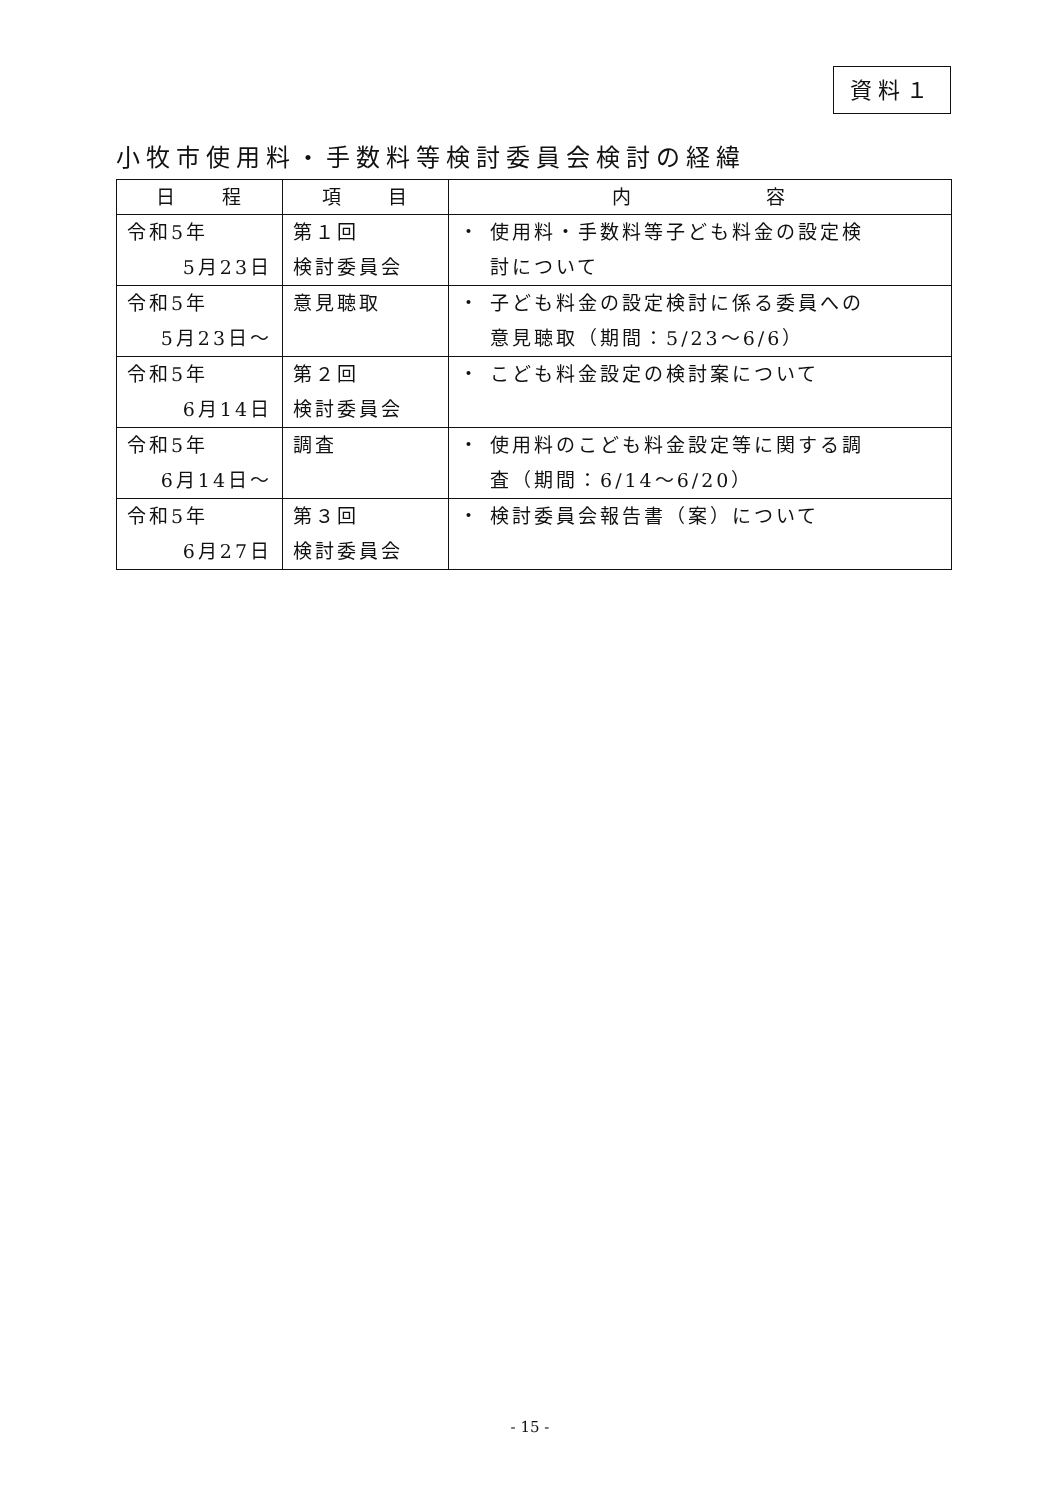資料１
小牧市使用料・手数料等検討委員会検討の経緯
| 日 程 | 項 目 | 内 容 |
| --- | --- | --- |
| 令和5年 5月23日 | 第１回 検討委員会 | ・ 使用料・手数料等子ども料金の設定検 討について |
| 令和5年 5月23日～ | 意見聴取 | ・ 子ども料金の設定検討に係る委員への 意見聴取（期間：5/23～6/6） |
| 令和5年 6月14日 | 第２回 検討委員会 | ・ こども料金設定の検討案について |
| 令和5年 6月14日～ | 調査 | ・ 使用料のこども料金設定等に関する調 査（期間：6/14～6/20） |
| 令和5年 6月27日 | 第３回 検討委員会 | ・ 検討委員会報告書（案）について |
- 15 -